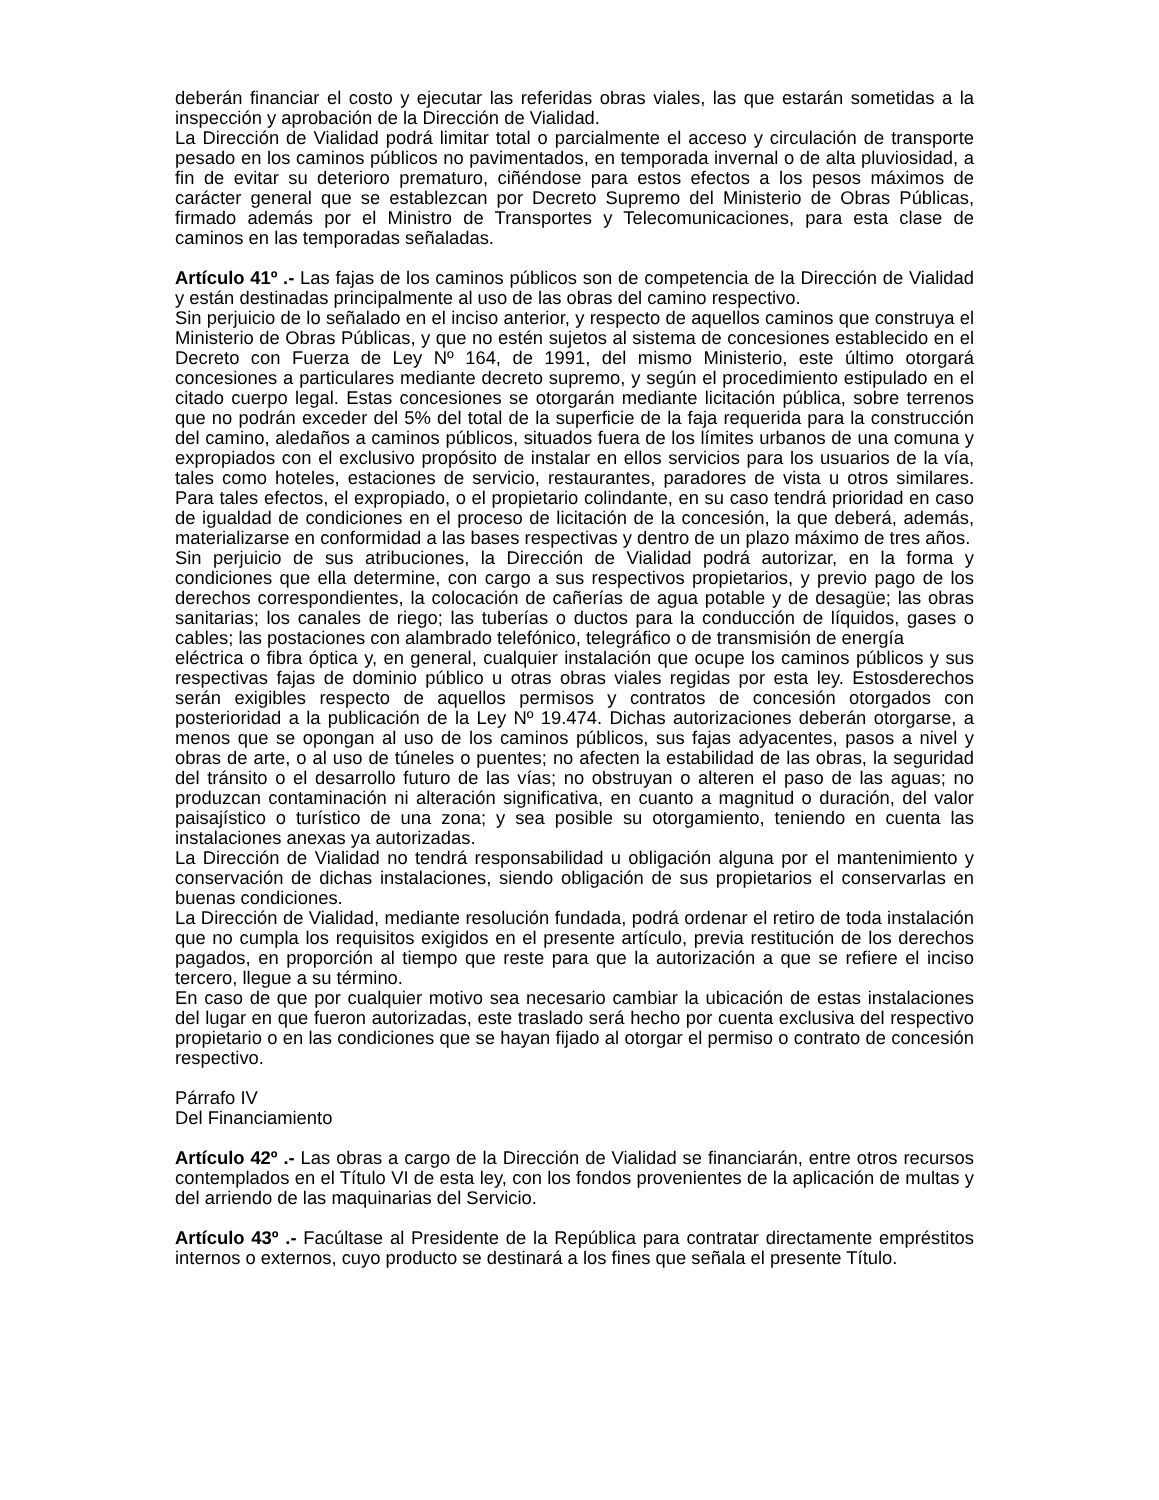deberán financiar el costo y ejecutar las referidas obras viales, las que estarán sometidas a la inspección y aprobación de la Dirección de Vialidad.
La Dirección de Vialidad podrá limitar total o parcialmente el acceso y circulación de transporte pesado en los caminos públicos no pavimentados, en temporada invernal o de alta pluviosidad, a fin de evitar su deterioro prematuro, ciñéndose para estos efectos a los pesos máximos de carácter general que se establezcan por Decreto Supremo del Ministerio de Obras Públicas, firmado además por el Ministro de Transportes y Telecomunicaciones, para esta clase de caminos en las temporadas señaladas.
Artículo 41º .- Las fajas de los caminos públicos son de competencia de la Dirección de Vialidad y están destinadas principalmente al uso de las obras del camino respectivo.
Sin perjuicio de lo señalado en el inciso anterior, y respecto de aquellos caminos que construya el Ministerio de Obras Públicas, y que no estén sujetos al sistema de concesiones establecido en el Decreto con Fuerza de Ley Nº 164, de 1991, del mismo Ministerio, este último otorgará concesiones a particulares mediante decreto supremo, y según el procedimiento estipulado en el citado cuerpo legal. Estas concesiones se otorgarán mediante licitación pública, sobre terrenos que no podrán exceder del 5% del total de la superficie de la faja requerida para la construcción del camino, aledaños a caminos públicos, situados fuera de los límites urbanos de una comuna y expropiados con el exclusivo propósito de instalar en ellos servicios para los usuarios de la vía, tales como hoteles, estaciones de servicio, restaurantes, paradores de vista u otros similares. Para tales efectos, el expropiado, o el propietario colindante, en su caso tendrá prioridad en caso de igualdad de condiciones en el proceso de licitación de la concesión, la que deberá, además, materializarse en conformidad a las bases respectivas y dentro de un plazo máximo de tres años.
Sin perjuicio de sus atribuciones, la Dirección de Vialidad podrá autorizar, en la forma y condiciones que ella determine, con cargo a sus respectivos propietarios, y previo pago de los derechos correspondientes, la colocación de cañerías de agua potable y de desagüe; las obras sanitarias; los canales de riego; las tuberías o ductos para la conducción de líquidos, gases o cables; las postaciones con alambrado telefónico, telegráfico o de transmisión de energía
eléctrica o fibra óptica y, en general, cualquier instalación que ocupe los caminos públicos y sus respectivas fajas de dominio público u otras obras viales regidas por esta ley. Estosderechos serán exigibles respecto de aquellos permisos y contratos de concesión otorgados con posterioridad a la publicación de la Ley Nº 19.474. Dichas autorizaciones deberán otorgarse, a menos que se opongan al uso de los caminos públicos, sus fajas adyacentes, pasos a nivel y obras de arte, o al uso de túneles o puentes; no afecten la estabilidad de las obras, la seguridad del tránsito o el desarrollo futuro de las vías; no obstruyan o alteren el paso de las aguas; no produzcan contaminación ni alteración significativa, en cuanto a magnitud o duración, del valor paisajístico o turístico de una zona; y sea posible su otorgamiento, teniendo en cuenta las instalaciones anexas ya autorizadas.
La Dirección de Vialidad no tendrá responsabilidad u obligación alguna por el mantenimiento y conservación de dichas instalaciones, siendo obligación de sus propietarios el conservarlas en buenas condiciones.
La Dirección de Vialidad, mediante resolución fundada, podrá ordenar el retiro de toda instalación que no cumpla los requisitos exigidos en el presente artículo, previa restitución de los derechos pagados, en proporción al tiempo que reste para que la autorización a que se refiere el inciso tercero, llegue a su término.
En caso de que por cualquier motivo sea necesario cambiar la ubicación de estas instalaciones del lugar en que fueron autorizadas, este traslado será hecho por cuenta exclusiva del respectivo propietario o en las condiciones que se hayan fijado al otorgar el permiso o contrato de concesión respectivo.
Párrafo IV
Del Financiamiento
Artículo 42º .- Las obras a cargo de la Dirección de Vialidad se financiarán, entre otros recursos contemplados en el Título VI de esta ley, con los fondos provenientes de la aplicación de multas y del arriendo de las maquinarias del Servicio.
Artículo 43º .- Facúltase al Presidente de la República para contratar directamente empréstitos internos o externos, cuyo producto se destinará a los fines que señala el presente Título.